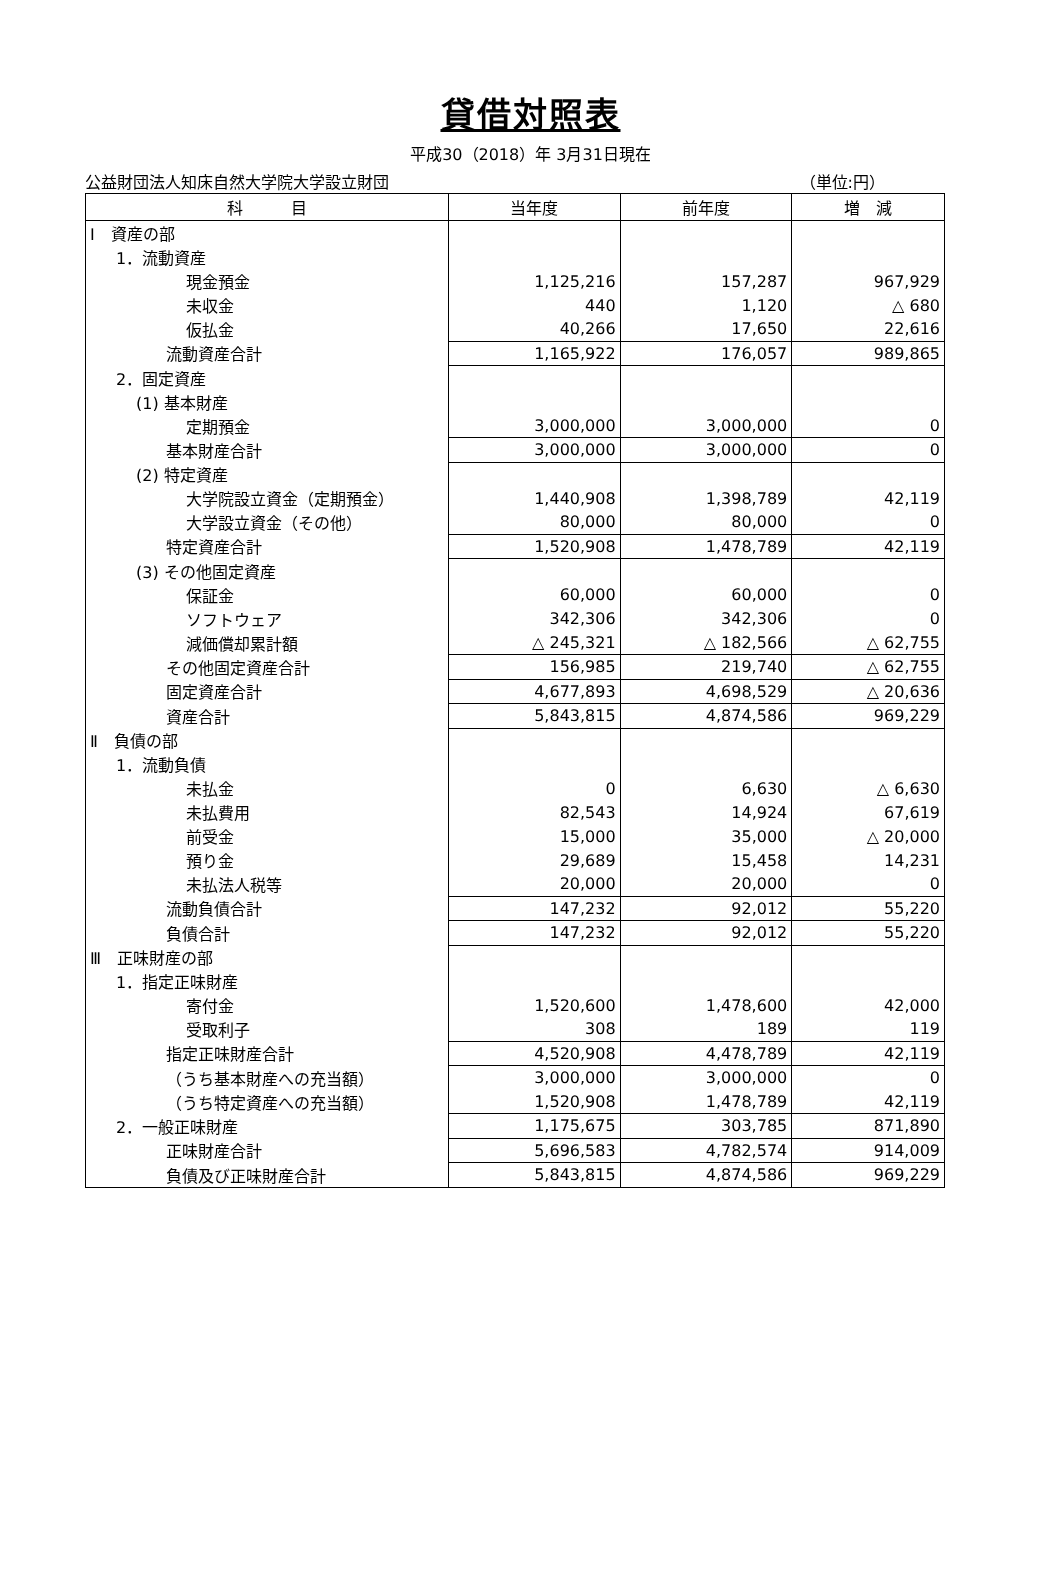貸借対照表
平成30（2018）年 3月31日現在
公益財団法人知床自然大学院大学設立財団 （単位:円）
| 科 目 | 当年度 | 前年度 | 増 減 |
| --- | --- | --- | --- |
| Ⅰ 資産の部 | | | |
| 1．流動資産 | | | |
| 現金預金 | 1,125,216 | 157,287 | 967,929 |
| 未収金 | 440 | 1,120 | △ 680 |
| 仮払金 | 40,266 | 17,650 | 22,616 |
| 流動資産合計 | 1,165,922 | 176,057 | 989,865 |
| 2．固定資産 | | | |
| (1) 基本財産 | | | |
| 定期預金 | 3,000,000 | 3,000,000 | 0 |
| 基本財産合計 | 3,000,000 | 3,000,000 | 0 |
| (2) 特定資産 | | | |
| 大学院設立資金（定期預金） | 1,440,908 | 1,398,789 | 42,119 |
| 大学設立資金（その他） | 80,000 | 80,000 | 0 |
| 特定資産合計 | 1,520,908 | 1,478,789 | 42,119 |
| (3) その他固定資産 | | | |
| 保証金 | 60,000 | 60,000 | 0 |
| ソフトウェア | 342,306 | 342,306 | 0 |
| 減価償却累計額 | △ 245,321 | △ 182,566 | △ 62,755 |
| その他固定資産合計 | 156,985 | 219,740 | △ 62,755 |
| 固定資産合計 | 4,677,893 | 4,698,529 | △ 20,636 |
| 資産合計 | 5,843,815 | 4,874,586 | 969,229 |
| Ⅱ 負債の部 | | | |
| 1．流動負債 | | | |
| 未払金 | 0 | 6,630 | △ 6,630 |
| 未払費用 | 82,543 | 14,924 | 67,619 |
| 前受金 | 15,000 | 35,000 | △ 20,000 |
| 預り金 | 29,689 | 15,458 | 14,231 |
| 未払法人税等 | 20,000 | 20,000 | 0 |
| 流動負債合計 | 147,232 | 92,012 | 55,220 |
| 負債合計 | 147,232 | 92,012 | 55,220 |
| Ⅲ 正味財産の部 | | | |
| 1．指定正味財産 | | | |
| 寄付金 | 1,520,600 | 1,478,600 | 42,000 |
| 受取利子 | 308 | 189 | 119 |
| 指定正味財産合計 | 4,520,908 | 4,478,789 | 42,119 |
| （うち基本財産への充当額） | 3,000,000 | 3,000,000 | 0 |
| （うち特定資産への充当額） | 1,520,908 | 1,478,789 | 42,119 |
| 2．一般正味財産 | 1,175,675 | 303,785 | 871,890 |
| 正味財産合計 | 5,696,583 | 4,782,574 | 914,009 |
| 負債及び正味財産合計 | 5,843,815 | 4,874,586 | 969,229 |